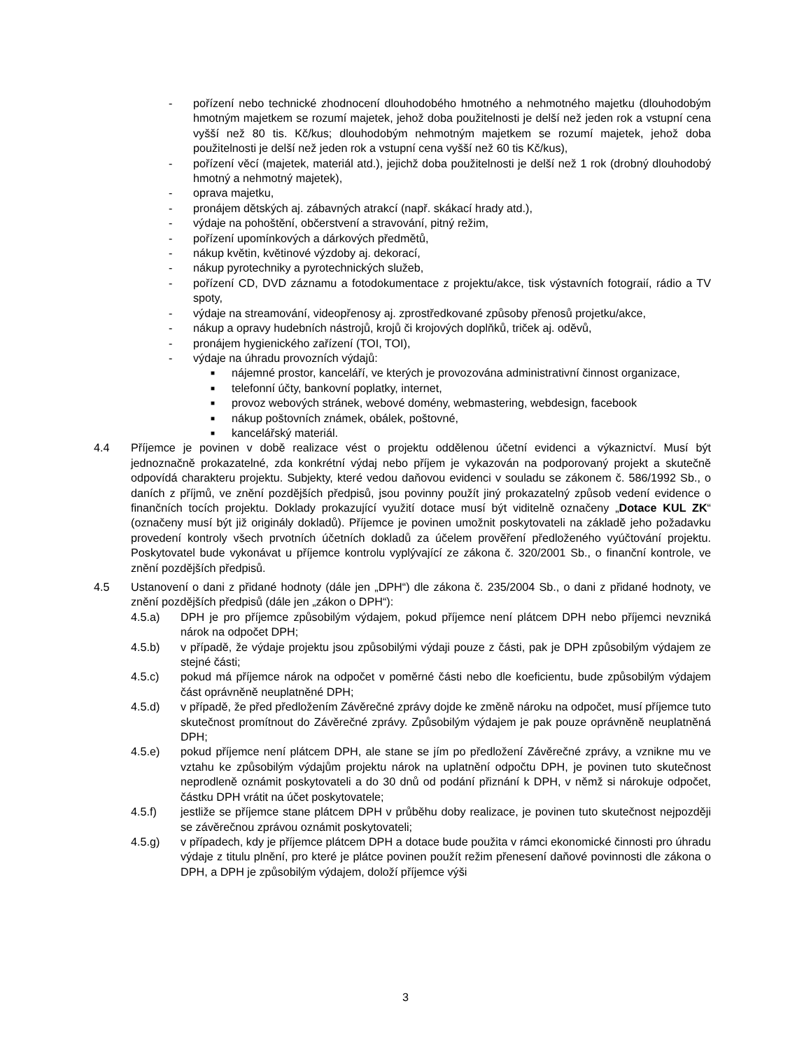- pořízení nebo technické zhodnocení dlouhodobého hmotného a nehmotného majetku (dlouhodobým hmotným majetkem se rozumí majetek, jehož doba použitelnosti je delší než jeden rok a vstupní cena vyšší než 80 tis. Kč/kus; dlouhodobým nehmotným majetkem se rozumí majetek, jehož doba použitelnosti je delší než jeden rok a vstupní cena vyšší než 60 tis Kč/kus),
- pořízení věcí (majetek, materiál atd.), jejichž doba použitelnosti je delší než 1 rok (drobný dlouhodobý hmotný a nehmotný majetek),
- oprava majetku,
- pronájem dětských aj. zábavných atrakcí (např. skákací hrady atd.),
- výdaje na pohoštění, občerstvení a stravování, pitný režim,
- pořízení upomínkových a dárkových předmětů,
- nákup květin, květinové výzdoby aj. dekorací,
- nákup pyrotechniky a pyrotechnických služeb,
- pořízení CD, DVD záznamu a fotodokumentace z projektu/akce, tisk výstavních fotograií, rádio a TV spoty,
- výdaje na streamování, videopřenosy aj. zprostředkované způsoby přenosů projetku/akce,
- nákup a opravy hudebních nástrojů, krojů či krojových doplňků, triček aj. oděvů,
- pronájem hygienického zařízení (TOI, TOI),
- výdaje na úhradu provozních výdajů:
■
nájemné prostor, kanceláří, ve kterých je provozována administrativní činnost organizace,
■
telefonní účty, bankovní poplatky, internet,
■
provoz webových stránek, webové domény, webmastering, webdesign, facebook
■
nákup poštovních známek, obálek, poštovné,
■
kancelářský materiál.
4.4 Příjemce je povinen v době realizace vést o projektu oddělenou účetní evidenci a výkaznictví. Musí být jednoznačně prokazatelné, zda konkrétní výdaj nebo příjem je vykazován na podporovaný projekt a skutečně odpovídá charakteru projektu. Subjekty, které vedou daňovou evidenci v souladu se zákonem č. 586/1992 Sb., o daních z příjmů, ve znění pozdějších předpisů, jsou povinny použít jiný prokazatelný způsob vedení evidence o finančních tocích projektu. Doklady prokazující využití dotace musí být viditelně označeny „Dotace KUL ZK“ (označeny musí být již originály dokladů). Příjemce je povinen umožnit poskytovateli na základě jeho požadavku provedení kontroly všech prvotních účetních dokladů za účelem prověření předloženého vyúčtování projektu. Poskytovatel bude vykonávat u příjemce kontrolu vyplývající ze zákona č. 320/2001 Sb., o finanční kontrole, ve znění pozdějších předpisů.
4.5 Ustanovení o dani z přidané hodnoty (dále jen „DPH“) dle zákona č. 235/2004 Sb., o dani z přidané hodnoty, ve znění pozdějších předpisů (dále jen „zákon o DPH“):
4.5.a) DPH je pro příjemce způsobilým výdajem, pokud příjemce není plátcem DPH nebo příjemci nevzniká nárok na odpočet DPH;
4.5.b) v případě, že výdaje projektu jsou způsobilými výdaji pouze z části, pak je DPH způsobilým výdajem ze stejné části;
4.5.c) pokud má příjemce nárok na odpočet v poměrné části nebo dle koeficientu, bude způsobilým výdajem část oprávněně neuplatněné DPH;
4.5.d) v případě, že před předložením Závěrečné zprávy dojde ke změně nároku na odpočet, musí příjemce tuto skutečnost promítnout do Závěrečné zprávy. Způsobilým výdajem je pak pouze oprávněně neuplatněná DPH;
4.5.e) pokud příjemce není plátcem DPH, ale stane se jím po předložení Závěrečné zprávy, a vznikne mu ve vztahu ke způsobilým výdajům projektu nárok na uplatnění odpočtu DPH, je povinen tuto skutečnost neprodleně oznámit poskytovateli a do 30 dnů od podání přiznání k DPH, v němž si nárokuje odpočet, částku DPH vrátit na účet poskytovatele;
4.5.f) jestliže se příjemce stane plátcem DPH v průběhu doby realizace, je povinen tuto skutečnost nejpozději se závěrečnou zprávou oznámit poskytovateli;
4.5.g) v případech, kdy je příjemce plátcem DPH a dotace bude použita v rámci ekonomické činnosti pro úhradu výdaje z titulu plnění, pro které je plátce povinen použít režim přenesení daňové povinnosti dle zákona o DPH, a DPH je způsobilým výdajem, doloží příjemce výši
3